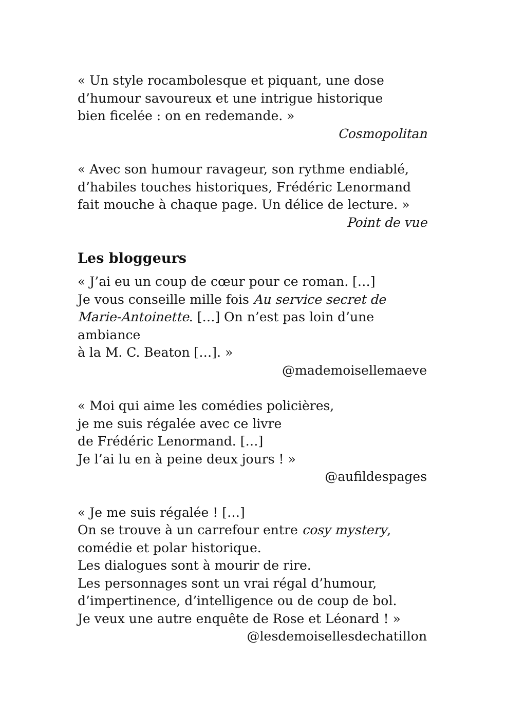« Un style rocambolesque et piquant, une dose
d’humour savoureux et une intrigue historique
bien ficelée : on en redemande. »
Cosmopolitan
« Avec son humour ravageur, son rythme endiablé,
d’habiles touches historiques, Frédéric Lenormand
fait mouche à chaque page. Un délice de lecture. »
Point de vue
Les bloggeurs
« J’ai eu un coup de cœur pour ce roman. […]
Je vous conseille mille fois Au service secret de Marie-Antoinette. […] On n’est pas loin d’une ambiance
à la M. C. Beaton […]. »
@mademoisellemaeve
« Moi qui aime les comédies policières,
je me suis régalée avec ce livre
de Frédéric Lenormand. […]
Je l’ai lu en à peine deux jours ! »
@aufildespages
« Je me suis régalée ! […]
On se trouve à un carrefour entre cosy mystery,
comédie et polar historique.
Les dialogues sont à mourir de rire.
Les personnages sont un vrai régal d’humour,
d’impertinence, d’intelligence ou de coup de bol.
Je veux une autre enquête de Rose et Léonard ! »
@lesdemoisellesdechatillon